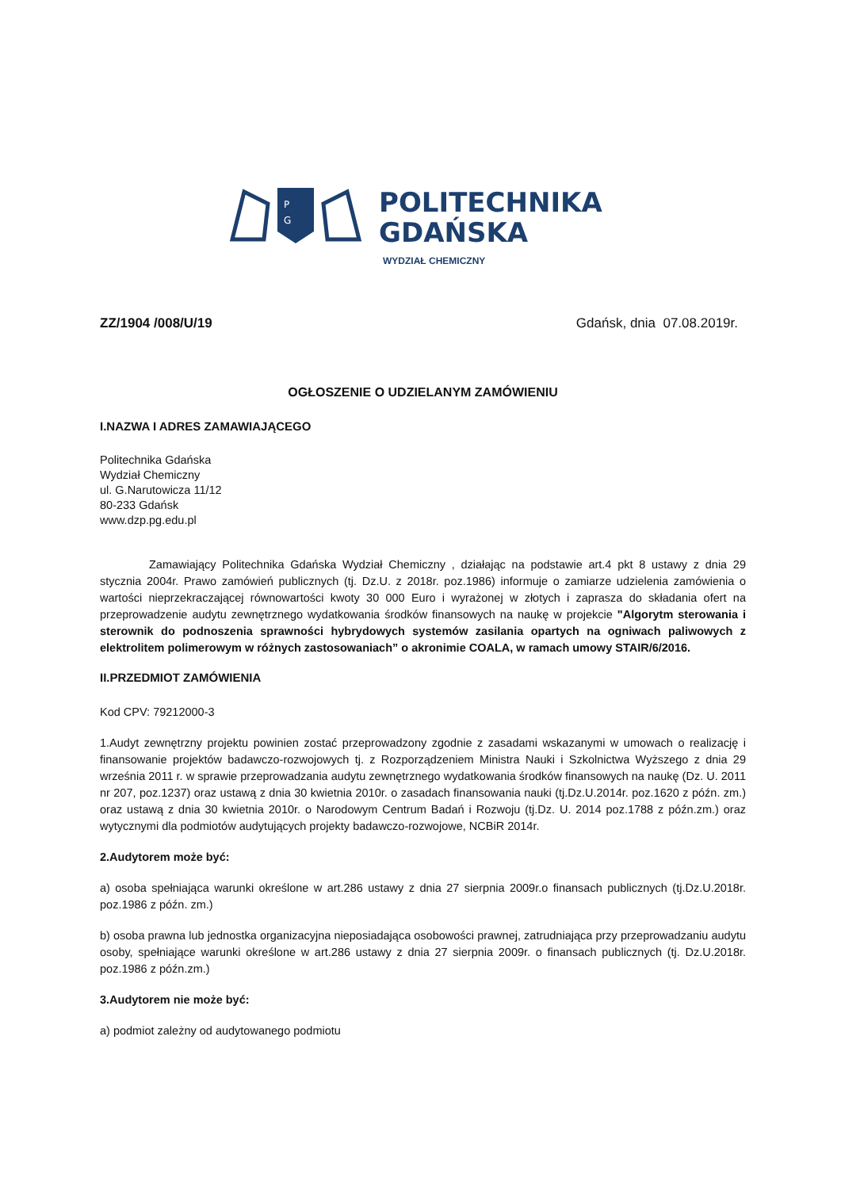P
G
POLITECHNIKA
GDAŃSKA
WYDZIAŁ CHEMICZNY
ZZ/1904 /008/U/19 Gdańsk, dnia 07.08.2019r.
OGŁOSZENIE O UDZIELANYM ZAMÓWIENIU
I.NAZWA I ADRES ZAMAWIAJĄCEGO
Politechnika Gdańska
Wydział Chemiczny
ul. G.Narutowicza 11/12
80-233 Gdańsk
www.dzp.pg.edu.pl
Zamawiający Politechnika Gdańska Wydział Chemiczny , działając na podstawie art.4 pkt 8 ustawy z dnia 29 stycznia 2004r. Prawo zamówień publicznych (tj. Dz.U. z 2018r. poz.1986) informuje o zamiarze udzielenia zamówienia o wartości nieprzekraczającej równowartości kwoty 30 000 Euro i wyrażonej w złotych i zaprasza do składania ofert na przeprowadzenie audytu zewnętrznego wydatkowania środków finansowych na naukę w projekcie "Algorytm sterowania i sterownik do podnoszenia sprawności hybrydowych systemów zasilania opartych na ogniwach paliwowych z elektrolitem polimerowym w różnych zastosowaniach” o akronimie COALA, w ramach umowy STAIR/6/2016.
II.PRZEDMIOT ZAMÓWIENIA
Kod CPV: 79212000-3
1.Audyt zewnętrzny projektu powinien zostać przeprowadzony zgodnie z zasadami wskazanymi w umowach o realizację i finansowanie projektów badawczo-rozwojowych tj. z Rozporządzeniem Ministra Nauki i Szkolnictwa Wyższego z dnia 29 września 2011 r. w sprawie przeprowadzania audytu zewnętrznego wydatkowania środków finansowych na naukę (Dz. U. 2011 nr 207, poz.1237) oraz ustawą z dnia 30 kwietnia 2010r. o zasadach finansowania nauki (tj.Dz.U.2014r. poz.1620 z późn. zm.) oraz ustawą z dnia 30 kwietnia 2010r. o Narodowym Centrum Badań i Rozwoju (tj.Dz. U. 2014 poz.1788 z późn.zm.) oraz wytycznymi dla podmiotów audytujących projekty badawczo-rozwojowe, NCBiR 2014r.
2.Audytorem może być:
a) osoba spełniająca warunki określone w art.286 ustawy z dnia 27 sierpnia 2009r.o finansach publicznych (tj.Dz.U.2018r. poz.1986 z późn. zm.)
b) osoba prawna lub jednostka organizacyjna nieposiadająca osobowości prawnej, zatrudniająca przy przeprowadzaniu audytu osoby, spełniające warunki określone w art.286 ustawy z dnia 27 sierpnia 2009r. o finansach publicznych (tj. Dz.U.2018r. poz.1986 z późn.zm.)
3.Audytorem nie może być:
a) podmiot zależny od audytowanego podmiotu